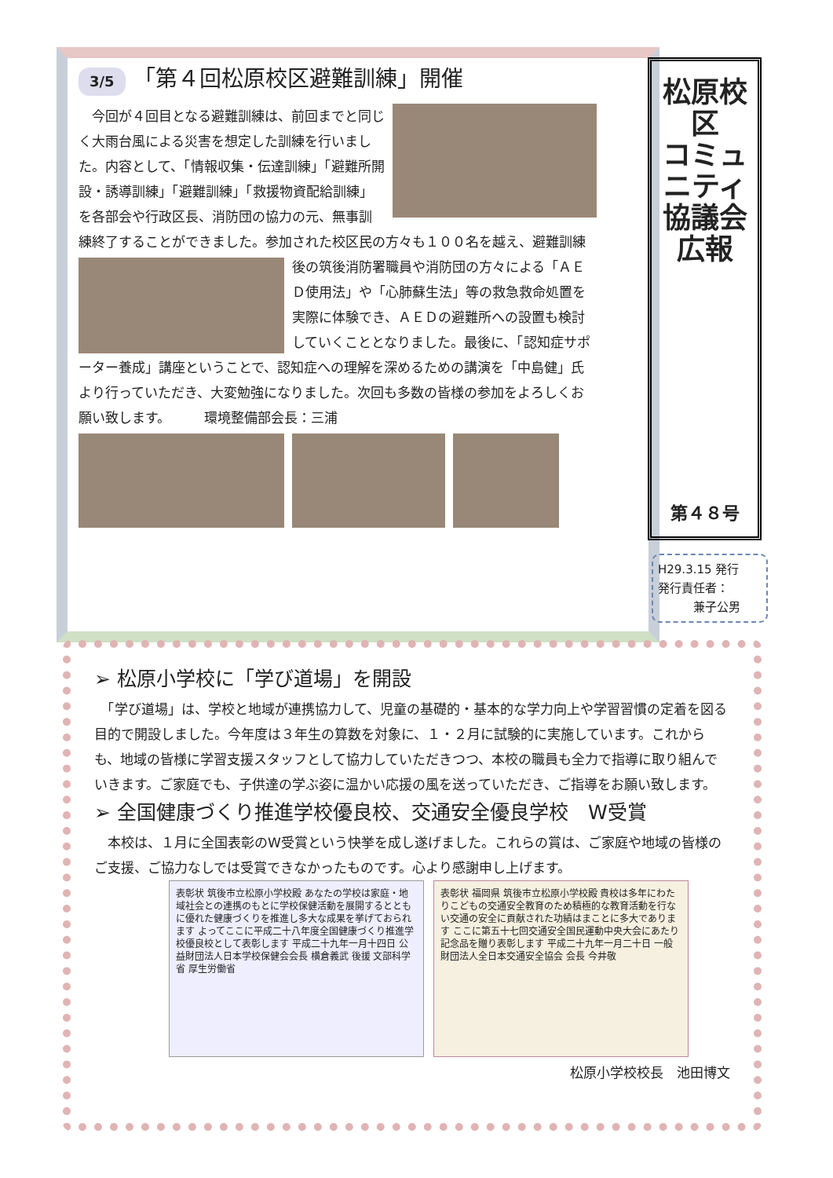3/5 「第４回松原校区避難訓練」開催
　今回が４回目となる避難訓練は、前回までと同じく大雨台風による災害を想定した訓練を行いました。内容として、「情報収集・伝達訓練」「避難所開設・誘導訓練」「避難訓練」「救援物資配給訓練」を各部会や行政区長、消防団の協力の元、無事訓練終了することができました。参加された校区民の方々も１００名を越え、 避難訓練後の筑後消防署職員や消防団の方々による「ＡＥＤ使用法」や「心肺蘇生法」等の救急救命処置を実際に体験でき、ＡＥＤの避難所への設置も検討していくこととなりました。最後に、「認知症サポーター養成」講座ということで、認知症への理解を深めるための講演を「中島健」氏より行っていただき、大変勉強になりました。次回も多数の皆様の参加をよろしくお願い致します。　　　環境整備部会長：三浦
松原校区
コミュニティ協議会
広報
第４８号
H29.3.15 発行
発行責任者：
　　　兼子公男
➢ 松原小学校に「学び道場」を開設
　「学び道場」は、学校と地域が連携協力して、児童の基礎的・基本的な学力向上や学習習慣の定着を図る目的で開設しました。今年度は３年生の算数を対象に、１・２月に試験的に実施しています。これからも、地域の皆様に学習支援スタッフとして協力していただきつつ、本校の職員も全力で指導に取り組んでいきます。ご家庭でも、子供達の学ぶ姿に温かい応援の風を送っていただき、ご指導をお願い致します。
➢ 全国健康づくり推進学校優良校、交通安全優良学校　W受賞
　本校は、１月に全国表彰のW受賞という快挙を成し遂げました。これらの賞は、ご家庭や地域の皆様のご支援、ご協力なしでは受賞できなかったものです。心より感謝申し上げます。
表彰状 筑後市立松原小学校殿 あなたの学校は家庭・地域社会との連携のもとに学校保健活動を展開するとともに優れた健康づくりを推進し多大な成果を挙げておられます よってここに平成二十八年度全国健康づくり推進学校優良校として表彰します 平成二十九年一月十四日 公益財団法人日本学校保健会会長 横倉義武 後援 文部科学省 厚生労働省
表彰状 福岡県 筑後市立松原小学校殿 貴校は多年にわたりこどもの交通安全教育のため積極的な教育活動を行ない交通の安全に貢献された功績はまことに多大であります ここに第五十七回交通安全国民運動中央大会にあたり記念品を贈り表彰します 平成二十九年一月二十日 一般財団法人全日本交通安全協会 会長 今井敬
松原小学校校長　池田博文